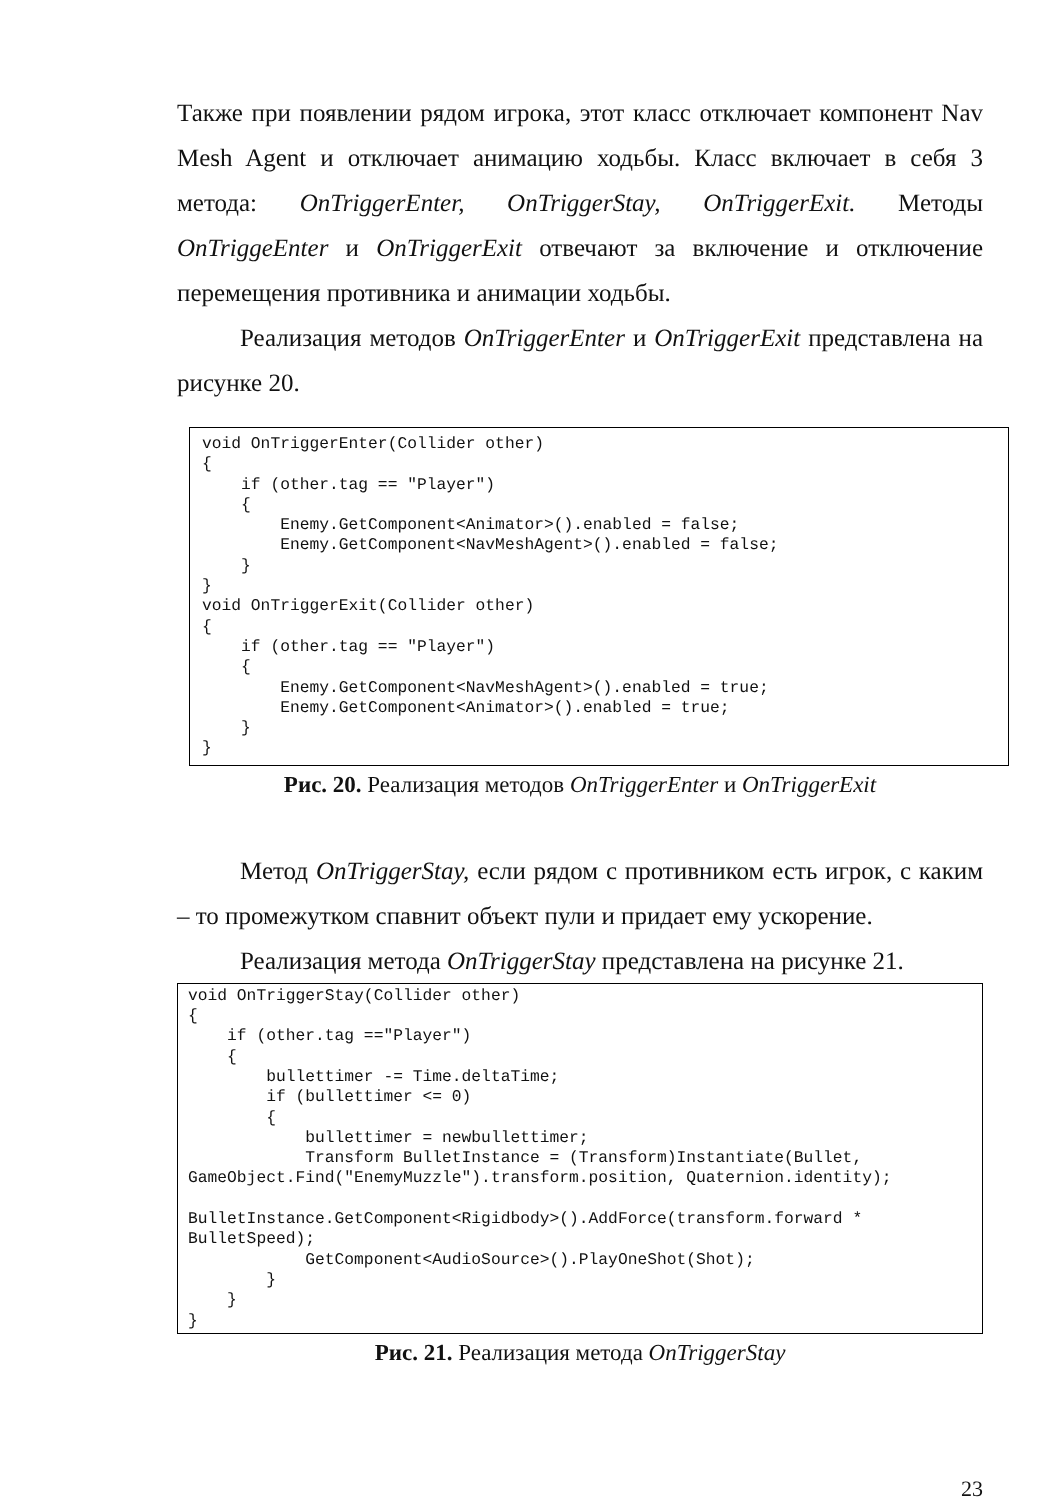Также при появлении рядом игрока, этот класс отключает компонент Nav Mesh Agent и отключает анимацию ходьбы. Класс включает в себя 3 метода: OnTriggerEnter, OnTriggerStay, OnTriggerExit. Методы OnTriggeEnter и OnTriggerExit отвечают за включение и отключение перемещения противника и анимации ходьбы.
Реализация методов OnTriggerEnter и OnTriggerExit представлена на рисунке 20.
void OnTriggerEnter(Collider other)
{
    if (other.tag == "Player")
    {
        Enemy.GetComponent<Animator>().enabled = false;
        Enemy.GetComponent<NavMeshAgent>().enabled = false;
    }
}
void OnTriggerExit(Collider other)
{
    if (other.tag == "Player")
    {
        Enemy.GetComponent<NavMeshAgent>().enabled = true;
        Enemy.GetComponent<Animator>().enabled = true;
    }
}
Рис. 20. Реализация методов OnTriggerEnter и OnTriggerExit
Метод OnTriggerStay, если рядом с противником есть игрок, с каким – то промежутком спавнит объект пули и придает ему ускорение.
Реализация метода OnTriggerStay представлена на рисунке 21.
void OnTriggerStay(Collider other)
{
    if (other.tag =="Player")
    {
        bullettimer -= Time.deltaTime;
        if (bullettimer <= 0)
        {
            bullettimer = newbullettimer;
            Transform BulletInstance = (Transform)Instantiate(Bullet,
GameObject.Find("EnemyMuzzle").transform.position, Quaternion.identity);

BulletInstance.GetComponent<Rigidbody>().AddForce(transform.forward *
BulletSpeed);
            GetComponent<AudioSource>().PlayOneShot(Shot);
        }
    }
}
Рис. 21. Реализация метода OnTriggerStay
23